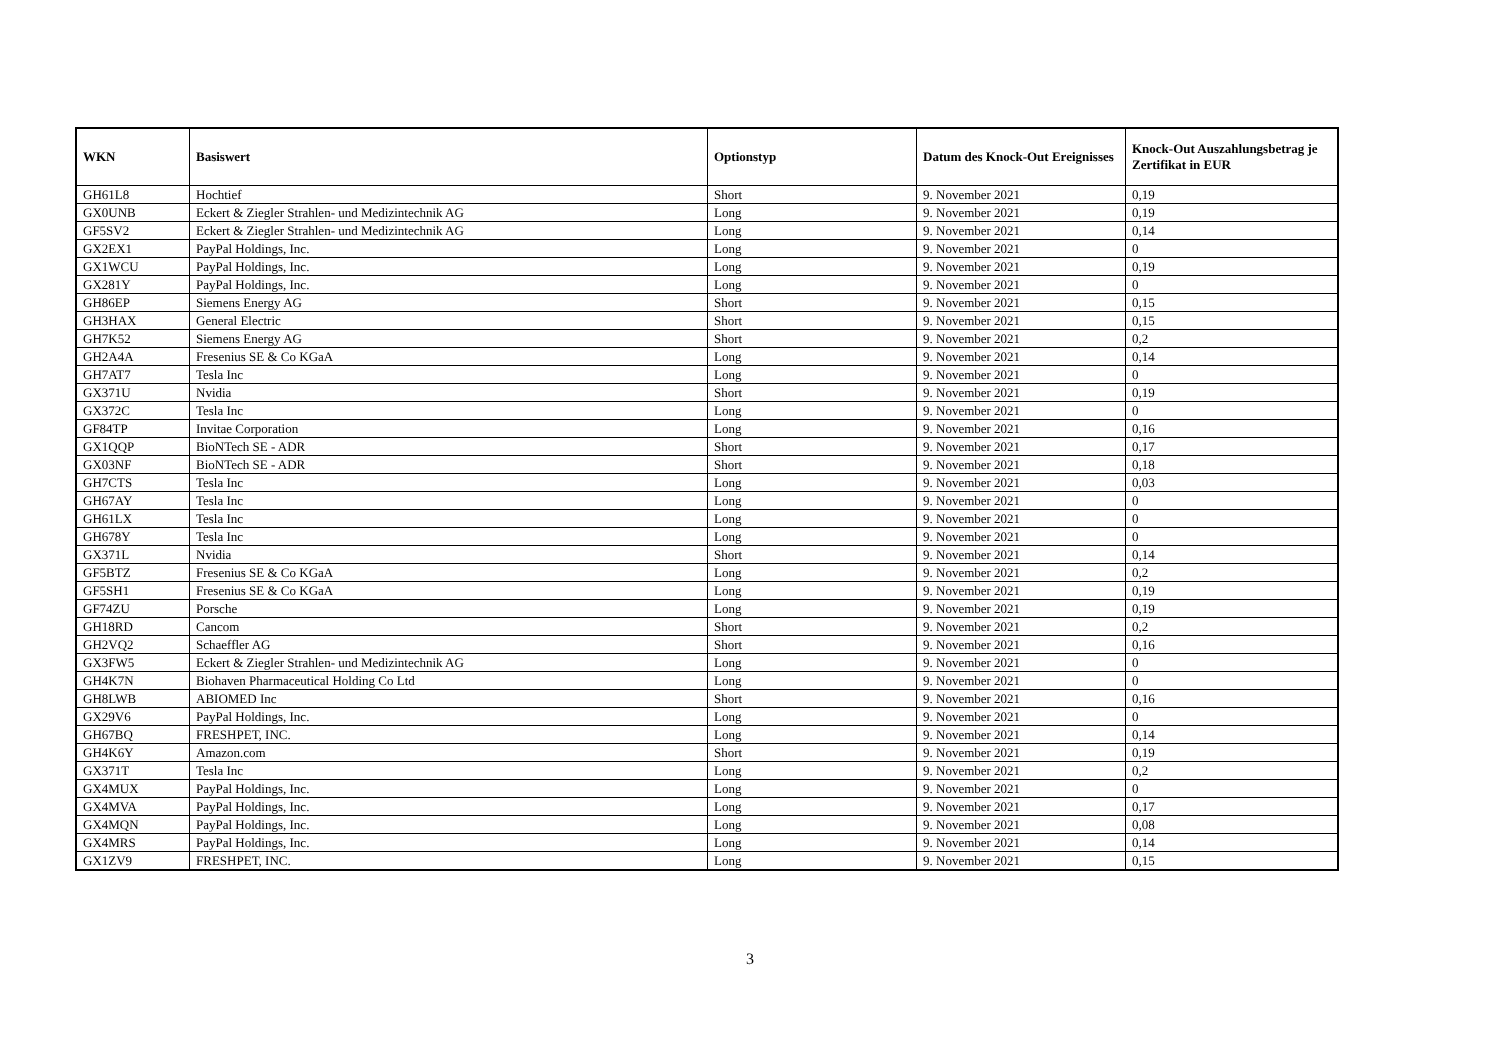| WKN | Basiswert | Optionstyp | Datum des Knock-Out Ereignisses | Knock-Out Auszahlungsbetrag je Zertifikat in EUR |
| --- | --- | --- | --- | --- |
| GH61L8 | Hochtief | Short | 9. November 2021 | 0,19 |
| GX0UNB | Eckert & Ziegler Strahlen- und Medizintechnik AG | Long | 9. November 2021 | 0,19 |
| GF5SV2 | Eckert & Ziegler Strahlen- und Medizintechnik AG | Long | 9. November 2021 | 0,14 |
| GX2EX1 | PayPal Holdings, Inc. | Long | 9. November 2021 | 0 |
| GX1WCU | PayPal Holdings, Inc. | Long | 9. November 2021 | 0,19 |
| GX281Y | PayPal Holdings, Inc. | Long | 9. November 2021 | 0 |
| GH86EP | Siemens Energy AG | Short | 9. November 2021 | 0,15 |
| GH3HAX | General Electric | Short | 9. November 2021 | 0,15 |
| GH7K52 | Siemens Energy AG | Short | 9. November 2021 | 0,2 |
| GH2A4A | Fresenius SE & Co KGaA | Long | 9. November 2021 | 0,14 |
| GH7AT7 | Tesla Inc | Long | 9. November 2021 | 0 |
| GX371U | Nvidia | Short | 9. November 2021 | 0,19 |
| GX372C | Tesla Inc | Long | 9. November 2021 | 0 |
| GF84TP | Invitae Corporation | Long | 9. November 2021 | 0,16 |
| GX1QQP | BioNTech SE - ADR | Short | 9. November 2021 | 0,17 |
| GX03NF | BioNTech SE - ADR | Short | 9. November 2021 | 0,18 |
| GH7CTS | Tesla Inc | Long | 9. November 2021 | 0,03 |
| GH67AY | Tesla Inc | Long | 9. November 2021 | 0 |
| GH61LX | Tesla Inc | Long | 9. November 2021 | 0 |
| GH678Y | Tesla Inc | Long | 9. November 2021 | 0 |
| GX371L | Nvidia | Short | 9. November 2021 | 0,14 |
| GF5BTZ | Fresenius SE & Co KGaA | Long | 9. November 2021 | 0,2 |
| GF5SH1 | Fresenius SE & Co KGaA | Long | 9. November 2021 | 0,19 |
| GF74ZU | Porsche | Long | 9. November 2021 | 0,19 |
| GH18RD | Cancom | Short | 9. November 2021 | 0,2 |
| GH2VQ2 | Schaeffler AG | Short | 9. November 2021 | 0,16 |
| GX3FW5 | Eckert & Ziegler Strahlen- und Medizintechnik AG | Long | 9. November 2021 | 0 |
| GH4K7N | Biohaven Pharmaceutical Holding Co Ltd | Long | 9. November 2021 | 0 |
| GH8LWB | ABIOMED Inc | Short | 9. November 2021 | 0,16 |
| GX29V6 | PayPal Holdings, Inc. | Long | 9. November 2021 | 0 |
| GH67BQ | FRESHPET, INC. | Long | 9. November 2021 | 0,14 |
| GH4K6Y | Amazon.com | Short | 9. November 2021 | 0,19 |
| GX371T | Tesla Inc | Long | 9. November 2021 | 0,2 |
| GX4MUX | PayPal Holdings, Inc. | Long | 9. November 2021 | 0 |
| GX4MVA | PayPal Holdings, Inc. | Long | 9. November 2021 | 0,17 |
| GX4MQN | PayPal Holdings, Inc. | Long | 9. November 2021 | 0,08 |
| GX4MRS | PayPal Holdings, Inc. | Long | 9. November 2021 | 0,14 |
| GX1ZV9 | FRESHPET, INC. | Long | 9. November 2021 | 0,15 |
3